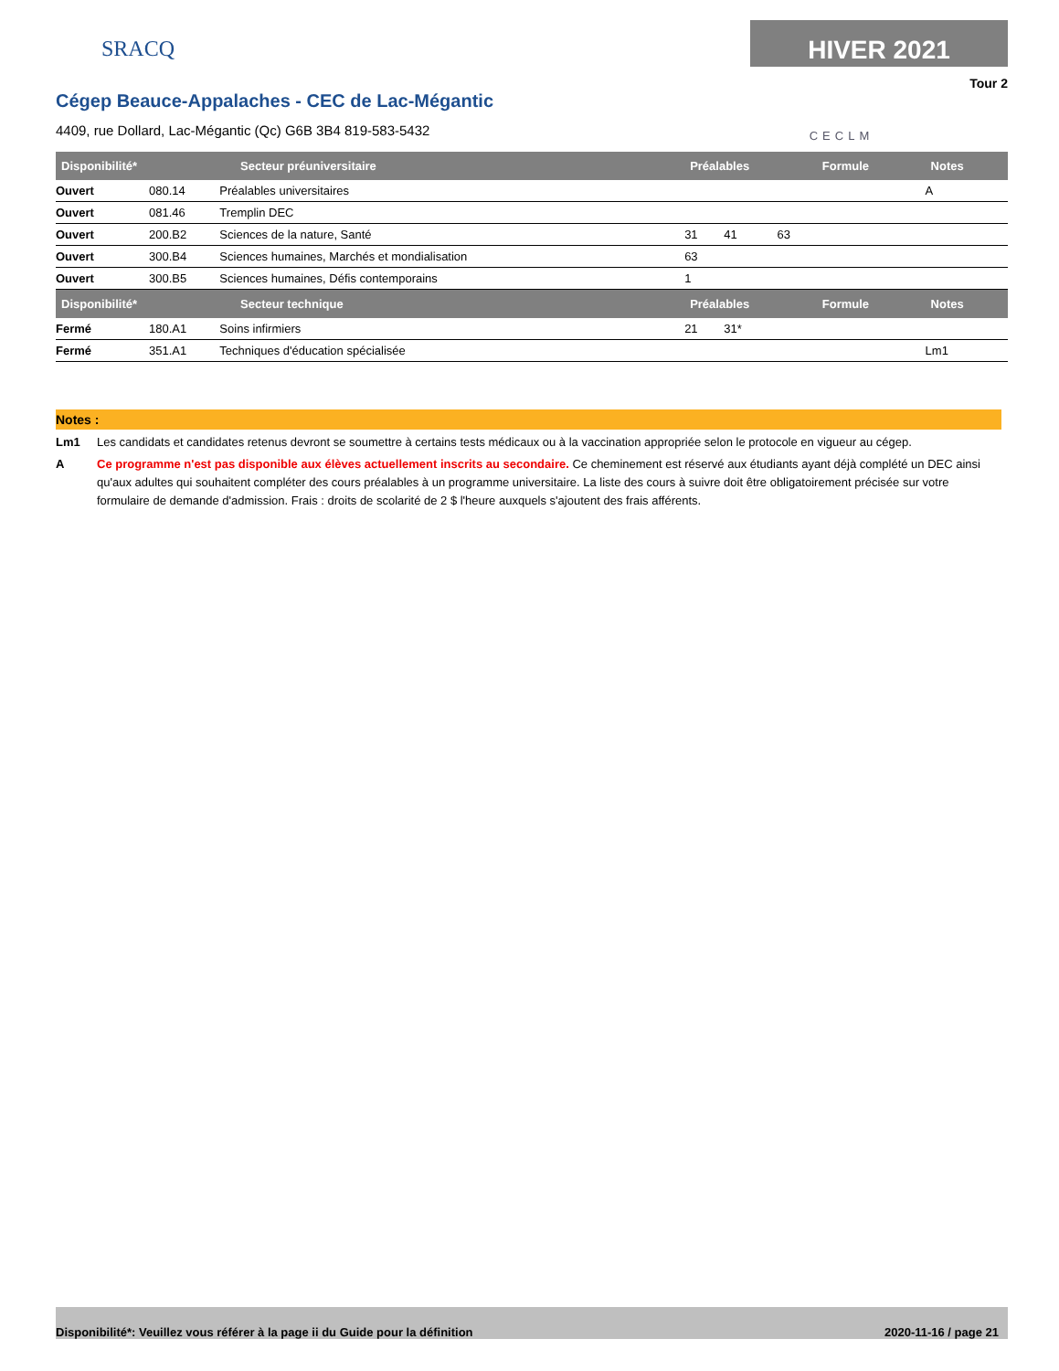SRACQ
HIVER 2021
Tour 2
Cégep Beauce-Appalaches - CEC de Lac-Mégantic
4409, rue Dollard, Lac-Mégantic (Qc) G6B 3B4 819-583-5432
CECLM
| Disponibilité* | Secteur préuniversitaire | | Préalables | | | Formule | Notes |
| --- | --- | --- | --- | --- | --- | --- | --- |
| Ouvert | 080.14 | Préalables universitaires | | | | | A |
| Ouvert | 081.46 | Tremplin DEC | | | | | |
| Ouvert | 200.B2 | Sciences de la nature, Santé | 31 | 41 | 63 | | |
| Ouvert | 300.B4 | Sciences humaines, Marchés et mondialisation | 63 | | | | |
| Ouvert | 300.B5 | Sciences humaines, Défis contemporains | 1 | | | | |
| Disponibilité* | Secteur technique | | Préalables | | | Formule | Notes |
| Fermé | 180.A1 | Soins infirmiers | 21 | 31* | | | |
| Fermé | 351.A1 | Techniques d'éducation spécialisée | | | | | Lm1 |
Notes :
Lm1 Les candidats et candidates retenus devront se soumettre à certains tests médicaux ou à la vaccination appropriée selon le protocole en vigueur au cégep.
A Ce programme n'est pas disponible aux élèves actuellement inscrits au secondaire. Ce cheminement est réservé aux étudiants ayant déjà complété un DEC ainsi qu'aux adultes qui souhaitent compléter des cours préalables à un programme universitaire. La liste des cours à suivre doit être obligatoirement précisée sur votre formulaire de demande d'admission. Frais : droits de scolarité de 2 $ l'heure auxquels s'ajoutent des frais afférents.
Disponibilité*: Veuillez vous référer à la page ii du Guide pour la définition 2020-11-16 / page 21